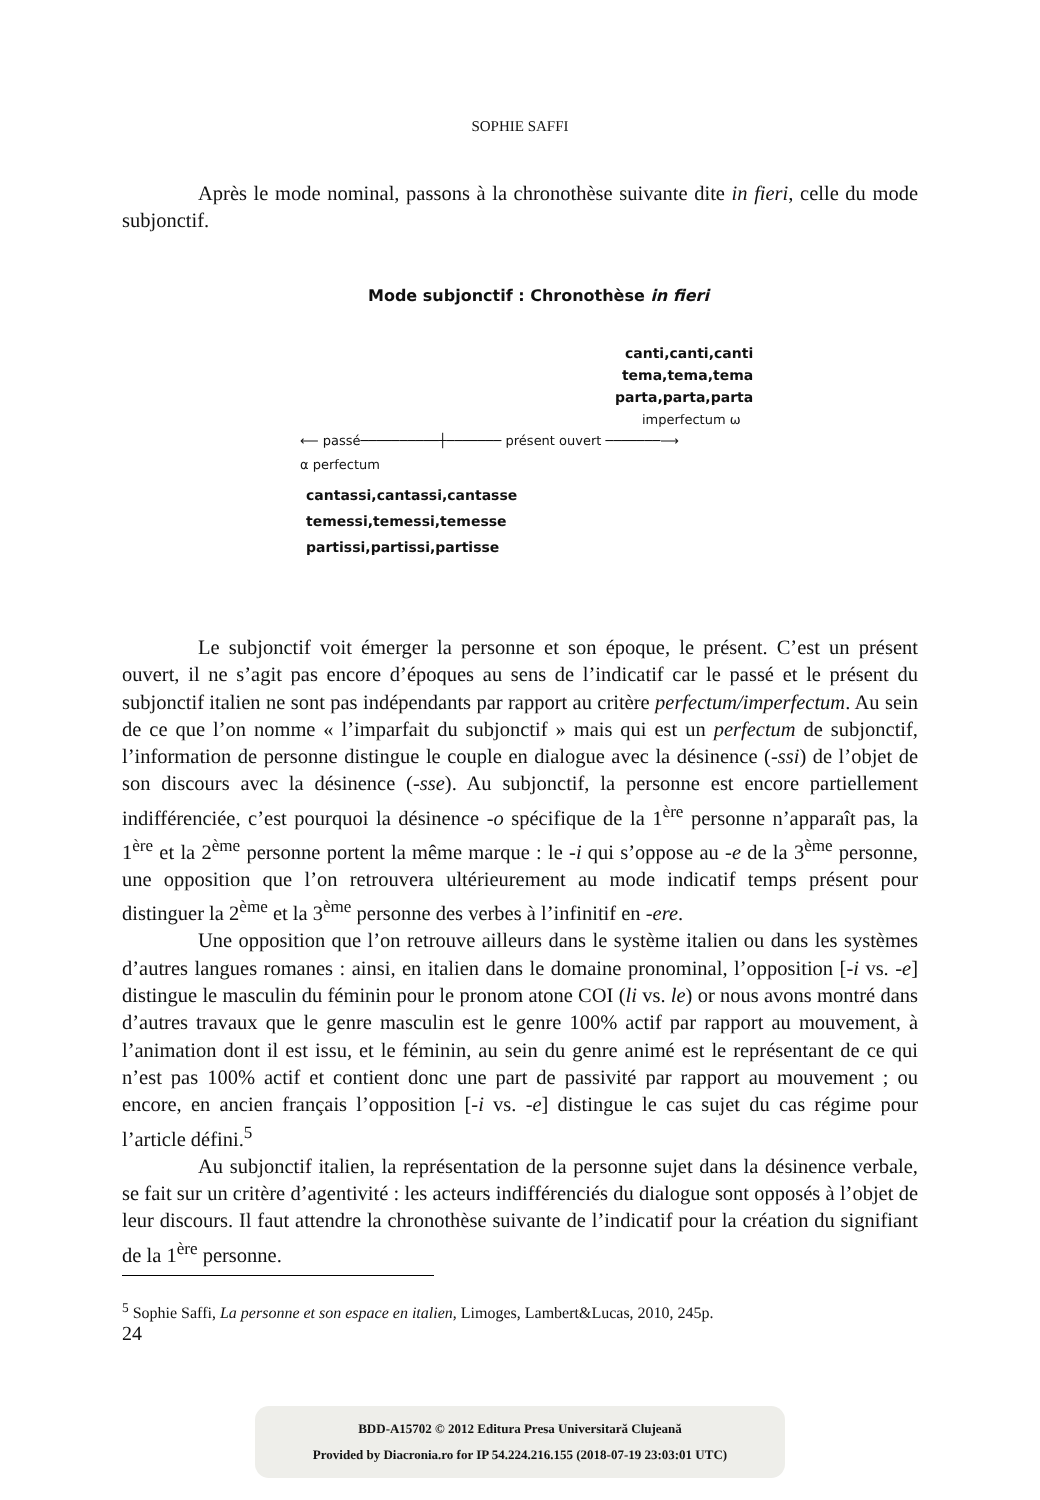SOPHIE SAFFI
Après le mode nominal, passons à la chronothèse suivante dite in fieri, celle du mode subjonctif.
Mode subjonctif : Chronothèse in fieri
canti,canti,canti
tema,tema,tema
parta,parta,parta
imperfectum ω
⟵ passé──────────┼─────── présent ouvert ───────⟶
α perfectum
cantassi,cantassi,cantasse
temessi,temessi,temesse
partissi,partissi,partisse
Le subjonctif voit émerger la personne et son époque, le présent. C’est un présent ouvert, il ne s’agit pas encore d’époques au sens de l’indicatif car le passé et le présent du subjonctif italien ne sont pas indépendants par rapport au critère perfectum/imperfectum. Au sein de ce que l’on nomme « l’imparfait du subjonctif » mais qui est un perfectum de subjonctif, l’information de personne distingue le couple en dialogue avec la désinence (-ssi) de l’objet de son discours avec la désinence (-sse). Au subjonctif, la personne est encore partiellement indifférenciée, c’est pourquoi la désinence -o spécifique de la 1<sup>ère</sup> personne n’apparaît pas, la 1<sup>ère</sup> et la 2<sup>ème</sup> personne portent la même marque : le -i qui s’oppose au -e de la 3<sup>ème</sup> personne, une opposition que l’on retrouvera ultérieurement au mode indicatif temps présent pour distinguer la 2<sup>ème</sup> et la 3<sup>ème</sup> personne des verbes à l’infinitif en -ere.
Une opposition que l’on retrouve ailleurs dans le système italien ou dans les systèmes d’autres langues romanes : ainsi, en italien dans le domaine pronominal, l’opposition [-i vs. -e] distingue le masculin du féminin pour le pronom atone COI (li vs. le) or nous avons montré dans d’autres travaux que le genre masculin est le genre 100% actif par rapport au mouvement, à l’animation dont il est issu, et le féminin, au sein du genre animé est le représentant de ce qui n’est pas 100% actif et contient donc une part de passivité par rapport au mouvement ; ou encore, en ancien français l’opposition [-i vs. -e] distingue le cas sujet du cas régime pour l’article défini.<sup>5</sup>
Au subjonctif italien, la représentation de la personne sujet dans la désinence verbale, se fait sur un critère d’agentivité : les acteurs indifférenciés du dialogue sont opposés à l’objet de leur discours. Il faut attendre la chronothèse suivante de l’indicatif pour la création du signifiant de la 1<sup>ère</sup> personne.
<sup>5</sup> Sophie Saffi, La personne et son espace en italien, Limoges, Lambert&Lucas, 2010, 245p.
24
BDD-A15702 © 2012 Editura Presa Universitară Clujeană
Provided by Diacronia.ro for IP 54.224.216.155 (2018-07-19 23:03:01 UTC)